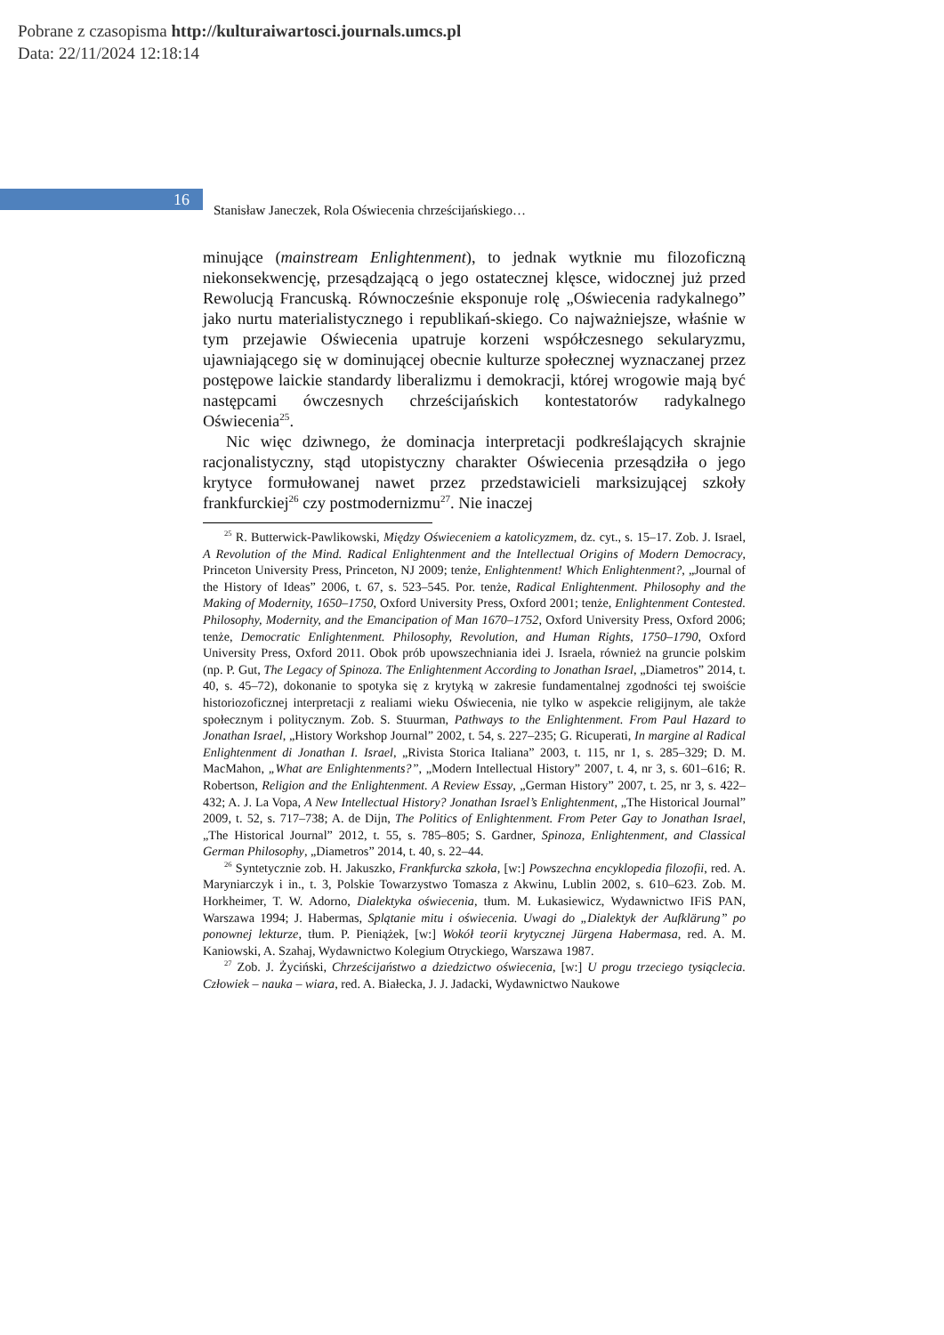Pobrane z czasopisma http://kulturaiwartosci.journals.umcs.pl
Data: 22/11/2024 12:18:14
16
Stanisław Janeczek, Rola Oświecenia chrześcijańskiego…
minujące (mainstream Enlightenment), to jednak wytknie mu filozoficzną niekonsekwencję, przesądzającą o jego ostatecznej klęsce, widocznej już przed Rewolucją Francuską. Równocześnie eksponuje rolę „Oświecenia radykalnego” jako nurtu materialistycznego i republikań-skiego. Co najważniejsze, właśnie w tym przejawie Oświecenia upatruje korzeni współczesnego sekularyzmu, ujawniającego się w dominującej obecnie kulturze społecznej wyznaczanej przez postępowe laickie standardy liberalizmu i demokracji, której wrogowie mają być następcami ówczesnych chrześcijańskich kontestatorów radykalnego Oświecenia<sup>25</sup>.
Nic więc dziwnego, że dominacja interpretacji podkreślających skrajnie racjonalistyczny, stąd utopistyczny charakter Oświecenia przesądziła o jego krytyce formułowanej nawet przez przedstawicieli marksizującej szkoły frankfurckiej<sup>26</sup> czy postmodernizmu<sup>27</sup>. Nie inaczej
<sup>25</sup> R. Butterwick-Pawlikowski, Między Oświeceniem a katolicyzmem, dz. cyt., s. 15–17. Zob. J. Israel, A Revolution of the Mind. Radical Enlightenment and the Intellectual Origins of Modern Democracy, Princeton University Press, Princeton, NJ 2009; tenże, Enlightenment! Which Enlightenment?, „Journal of the History of Ideas” 2006, t. 67, s. 523–545. Por. tenże, Radical Enlightenment. Philosophy and the Making of Modernity, 1650–1750, Oxford University Press, Oxford 2001; tenże, Enlightenment Contested. Philosophy, Modernity, and the Emancipation of Man 1670–1752, Oxford University Press, Oxford 2006; tenże, Democratic Enlightenment. Philosophy, Revolution, and Human Rights, 1750–1790, Oxford University Press, Oxford 2011. Obok prób upowszechniania idei J. Israela, również na gruncie polskim (np. P. Gut, The Legacy of Spinoza. The Enlightenment According to Jonathan Israel, „Diametros” 2014, t. 40, s. 45–72), dokonanie to spotyka się z krytyką w zakresie fundamentalnej zgodności tej swoiście historiozoficznej interpretacji z realiami wieku Oświecenia, nie tylko w aspekcie religijnym, ale także społecznym i politycznym. Zob. S. Stuurman, Pathways to the Enlightenment. From Paul Hazard to Jonathan Israel, „History Workshop Journal” 2002, t. 54, s. 227–235; G. Ricuperati, In margine al Radical Enlightenment di Jonathan I. Israel, „Rivista Storica Italiana” 2003, t. 115, nr 1, s. 285–329; D. M. MacMahon, „What are Enlightenments?”, „Modern Intellectual History” 2007, t. 4, nr 3, s. 601–616; R. Robertson, Religion and the Enlightenment. A Review Essay, „German History” 2007, t. 25, nr 3, s. 422–432; A. J. La Vopa, A New Intellectual History? Jonathan Israel’s Enlightenment, „The Historical Journal” 2009, t. 52, s. 717–738; A. de Dijn, The Politics of Enlightenment. From Peter Gay to Jonathan Israel, „The Historical Journal” 2012, t. 55, s. 785–805; S. Gardner, Spinoza, Enlightenment, and Classical German Philosophy, „Diametros” 2014, t. 40, s. 22–44.
<sup>26</sup> Syntetycznie zob. H. Jakuszko, Frankfurcka szkoła, [w:] Powszechna encyklopedia filozofii, red. A. Maryniarczyk i in., t. 3, Polskie Towarzystwo Tomasza z Akwinu, Lublin 2002, s. 610–623. Zob. M. Horkheimer, T. W. Adorno, Dialektyka oświecenia, tłum. M. Łukasiewicz, Wydawnictwo IFiS PAN, Warszawa 1994; J. Habermas, Splątanie mitu i oświecenia. Uwagi do „Dialektyk der Aufklärung” po ponownej lekturze, tłum. P. Pieniążek, [w:] Wokół teorii krytycznej Jürgena Habermasa, red. A. M. Kaniowski, A. Szahaj, Wydawnictwo Kolegium Otryckiego, Warszawa 1987.
<sup>27</sup> Zob. J. Życiński, Chrześcijaństwo a dziedzictwo oświecenia, [w:] U progu trzeciego tysiąclecia. Człowiek – nauka – wiara, red. A. Białecka, J. J. Jadacki, Wydawnictwo Naukowe